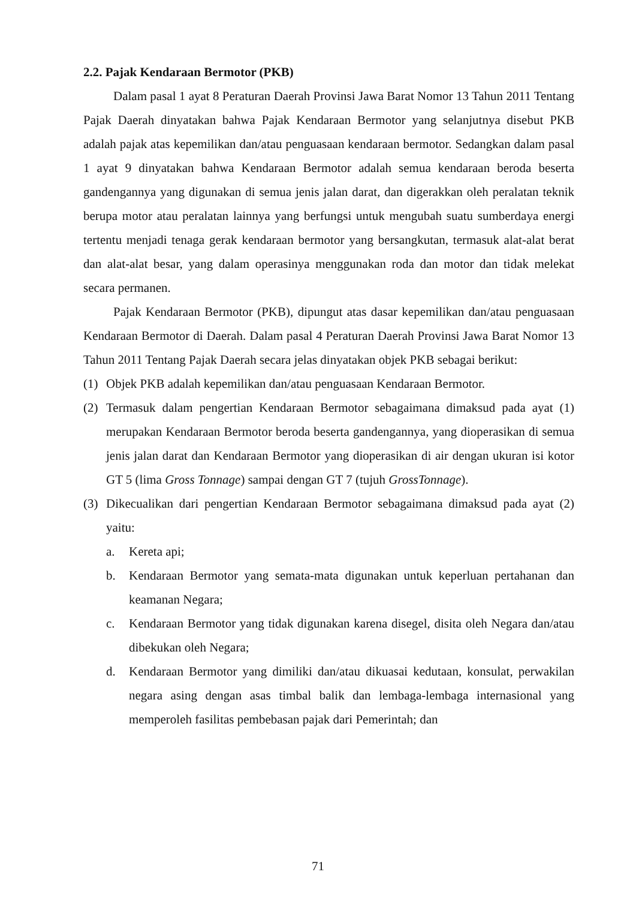2.2. Pajak Kendaraan Bermotor (PKB)
Dalam pasal 1 ayat 8 Peraturan Daerah Provinsi Jawa Barat Nomor 13 Tahun 2011 Tentang Pajak Daerah dinyatakan bahwa Pajak Kendaraan Bermotor yang selanjutnya disebut PKB adalah pajak atas kepemilikan dan/atau penguasaan kendaraan bermotor. Sedangkan dalam pasal 1 ayat 9 dinyatakan bahwa Kendaraan Bermotor adalah semua kendaraan beroda beserta gandengannya yang digunakan di semua jenis jalan darat, dan digerakkan oleh peralatan teknik berupa motor atau peralatan lainnya yang berfungsi untuk mengubah suatu sumberdaya energi tertentu menjadi tenaga gerak kendaraan bermotor yang bersangkutan, termasuk alat-alat berat dan alat-alat besar, yang dalam operasinya menggunakan roda dan motor dan tidak melekat secara permanen.
Pajak Kendaraan Bermotor (PKB), dipungut atas dasar kepemilikan dan/atau penguasaan Kendaraan Bermotor di Daerah. Dalam pasal 4 Peraturan Daerah Provinsi Jawa Barat Nomor 13 Tahun 2011 Tentang Pajak Daerah secara jelas dinyatakan objek PKB sebagai berikut:
(1) Objek PKB adalah kepemilikan dan/atau penguasaan Kendaraan Bermotor.
(2) Termasuk dalam pengertian Kendaraan Bermotor sebagaimana dimaksud pada ayat (1) merupakan Kendaraan Bermotor beroda beserta gandengannya, yang dioperasikan di semua jenis jalan darat dan Kendaraan Bermotor yang dioperasikan di air dengan ukuran isi kotor GT 5 (lima Gross Tonnage) sampai dengan GT 7 (tujuh GrossTonnage).
(3) Dikecualikan dari pengertian Kendaraan Bermotor sebagaimana dimaksud pada ayat (2) yaitu:
a. Kereta api;
b. Kendaraan Bermotor yang semata-mata digunakan untuk keperluan pertahanan dan keamanan Negara;
c. Kendaraan Bermotor yang tidak digunakan karena disegel, disita oleh Negara dan/atau dibekukan oleh Negara;
d. Kendaraan Bermotor yang dimiliki dan/atau dikuasai kedutaan, konsulat, perwakilan negara asing dengan asas timbal balik dan lembaga-lembaga internasional yang memperoleh fasilitas pembebasan pajak dari Pemerintah; dan
71